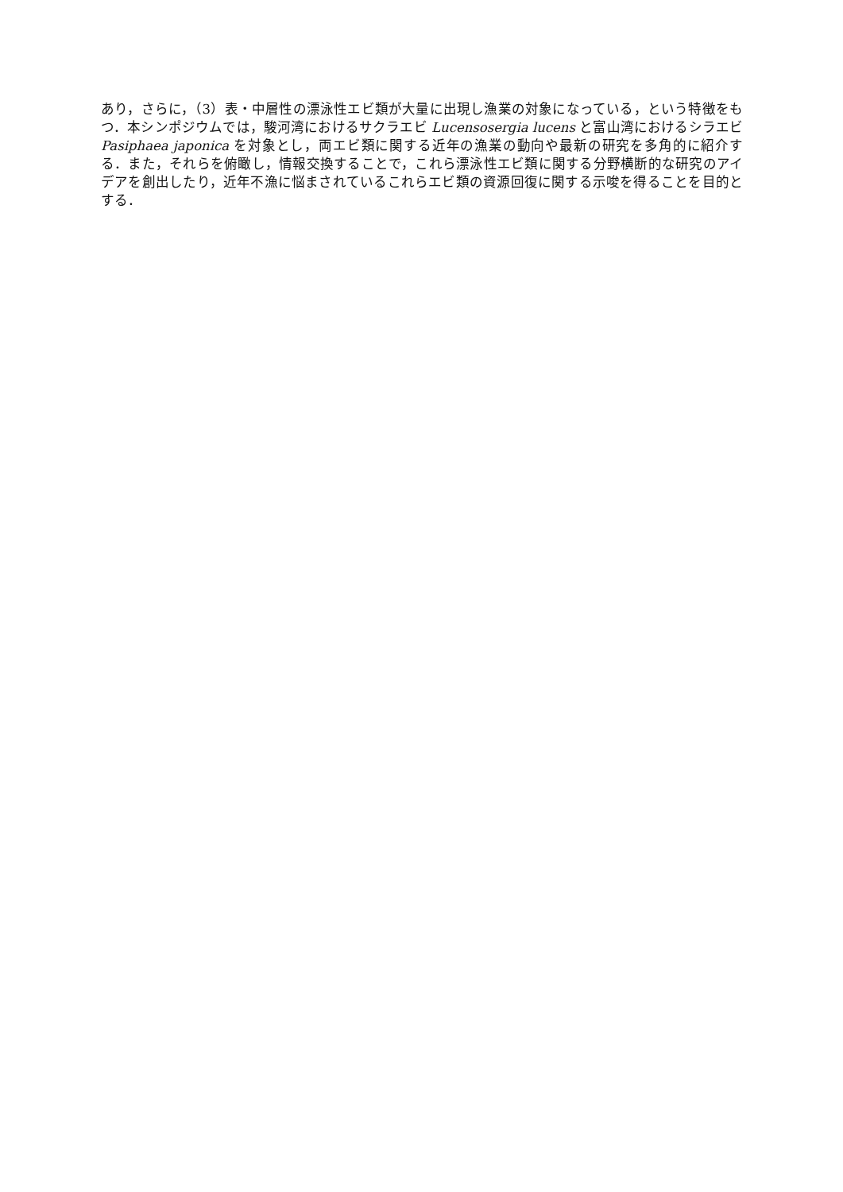あり，さらに，（3）表・中層性の漂泳性エビ類が大量に出現し漁業の対象になっている，という特徴をもつ．本シンポジウムでは，駿河湾におけるサクラエビ Lucensosergia lucens と富山湾におけるシラエビ Pasiphaea japonica を対象とし，両エビ類に関する近年の漁業の動向や最新の研究を多角的に紹介する．また，それらを俯瞰し，情報交換することで，これら漂泳性エビ類に関する分野横断的な研究のアイデアを創出したり，近年不漁に悩まされているこれらエビ類の資源回復に関する示唆を得ることを目的とする．